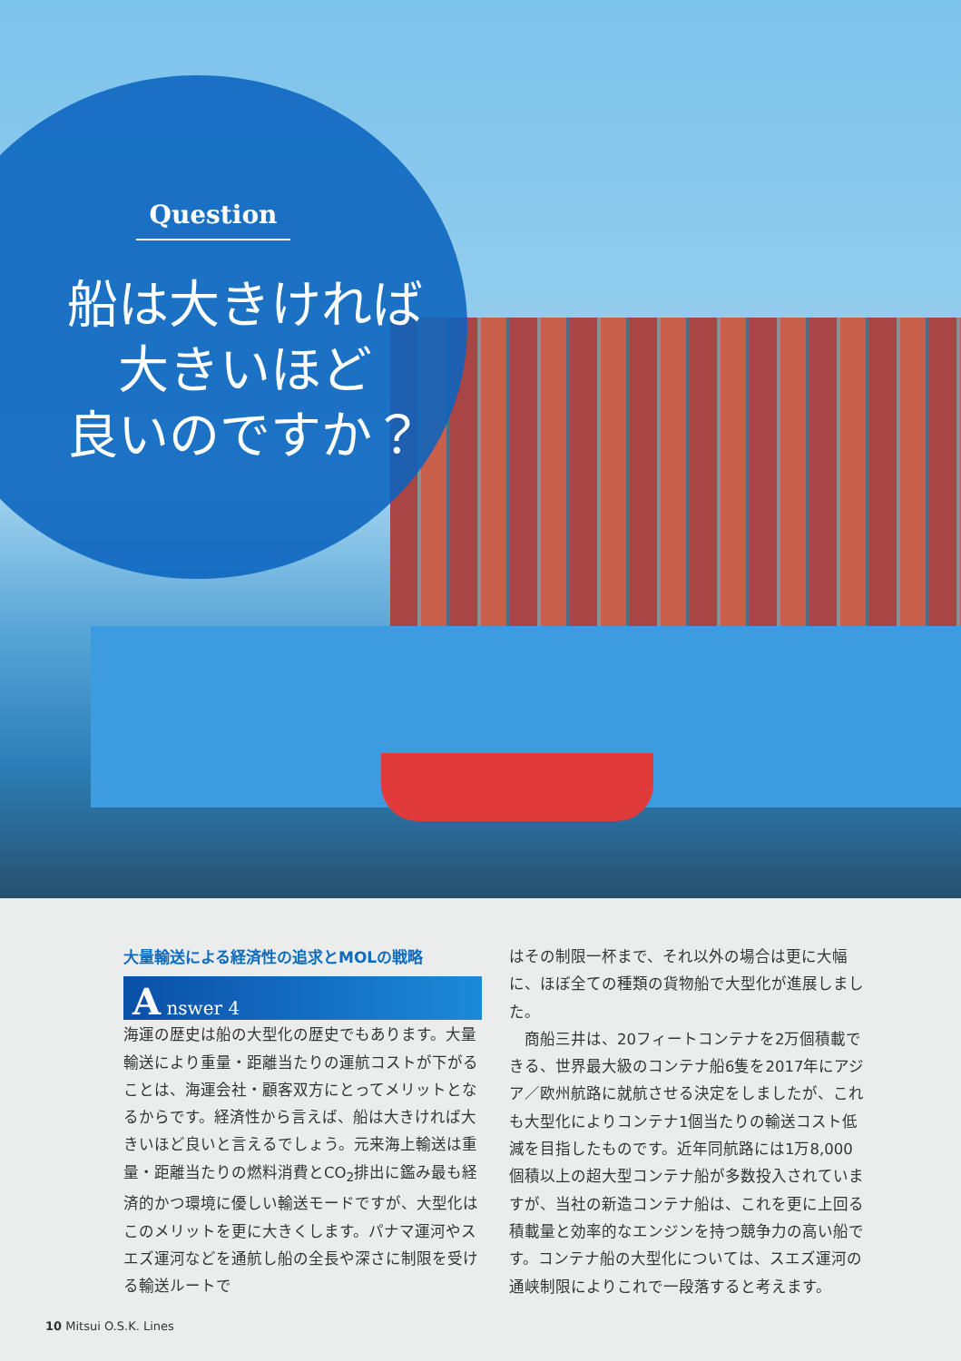Question
船は大きければ
大きいほど
良いのですか？
大量輸送による経済性の追求とMOLの戦略
A nswer 4
海運の歴史は船の大型化の歴史でもあります。大量輸送により重量・距離当たりの運航コストが下がることは、海運会社・顧客双方にとってメリットとなるからです。経済性から言えば、船は大きければ大きいほど良いと言えるでしょう。元来海上輸送は重量・距離当たりの燃料消費とCO<sub>2</sub>排出に鑑み最も経済的かつ環境に優しい輸送モードですが、大型化はこのメリットを更に大きくします。パナマ運河やスエズ運河などを通航し船の全長や深さに制限を受ける輸送ルートで
はその制限一杯まで、それ以外の場合は更に大幅に、ほぼ全ての種類の貨物船で大型化が進展しました。
　商船三井は、20フィートコンテナを2万個積載できる、世界最大級のコンテナ船6隻を2017年にアジア／欧州航路に就航させる決定をしましたが、これも大型化によりコンテナ1個当たりの輸送コスト低減を目指したものです。近年同航路には1万8,000個積以上の超大型コンテナ船が多数投入されていますが、当社の新造コンテナ船は、これを更に上回る積載量と効率的なエンジンを持つ競争力の高い船です。コンテナ船の大型化については、スエズ運河の通峡制限によりこれで一段落すると考えます。
10 Mitsui O.S.K. Lines